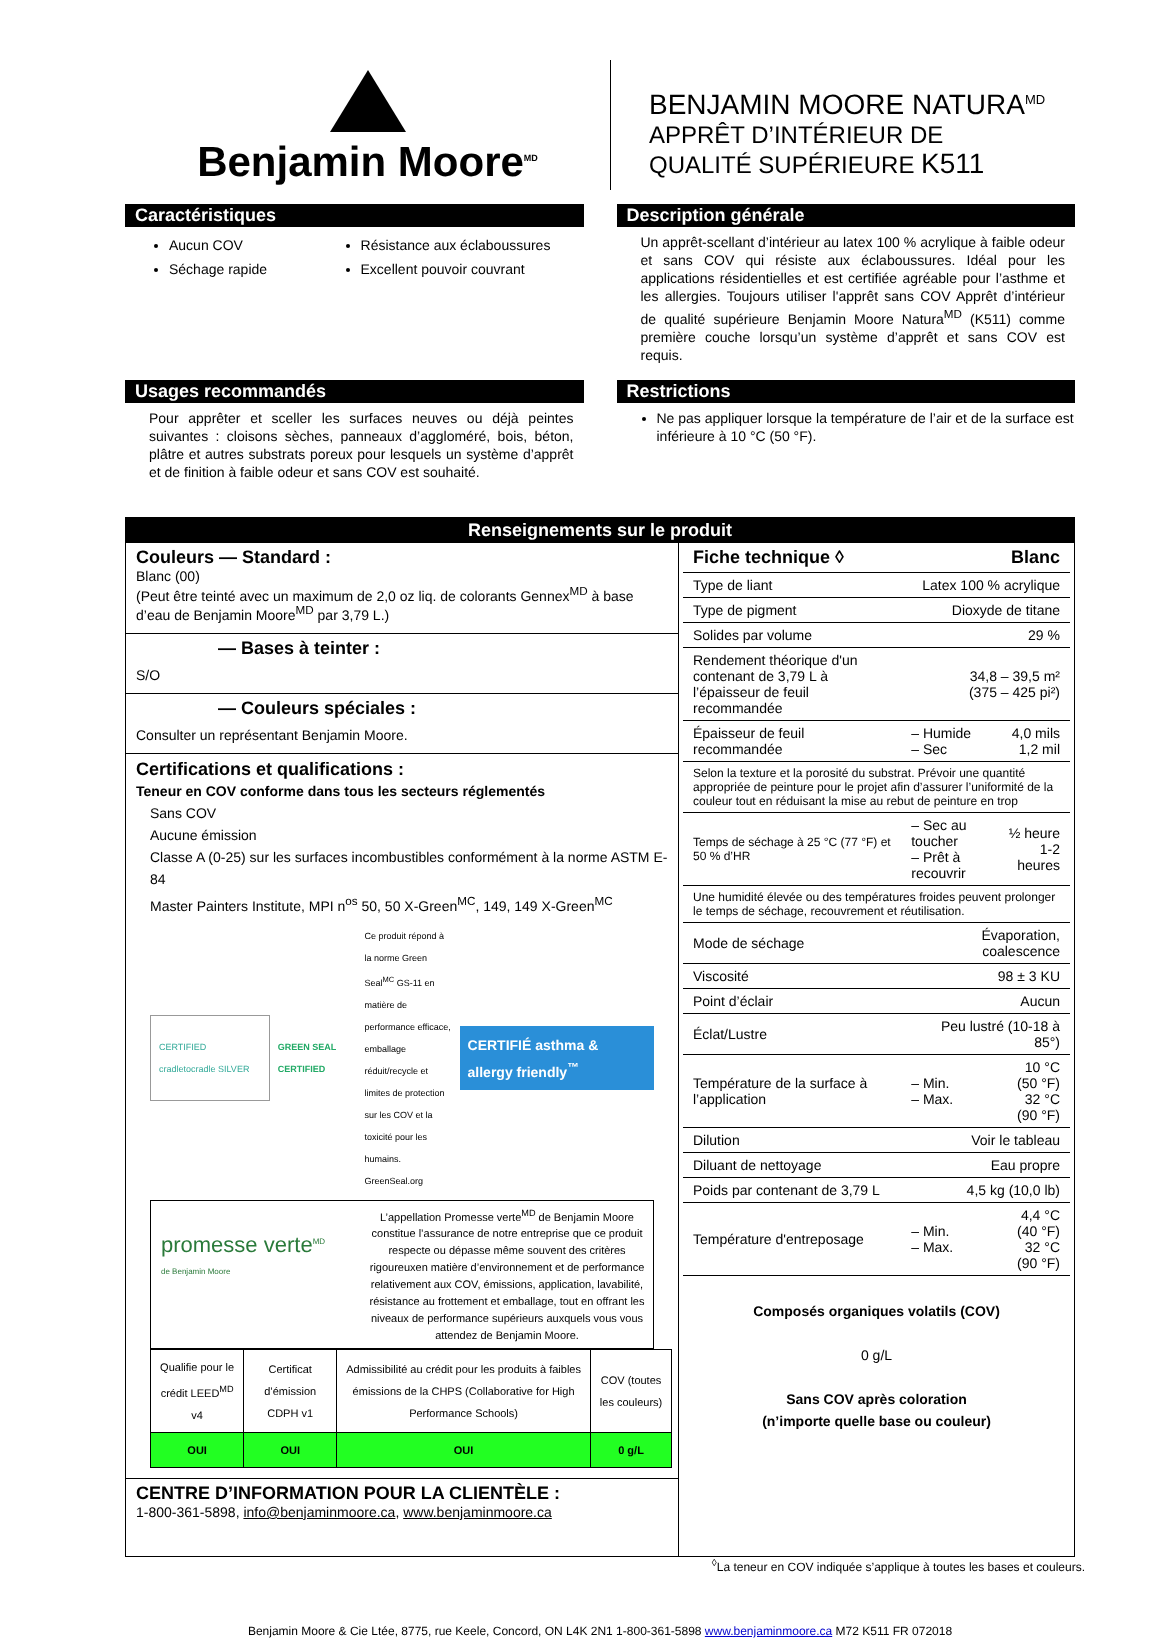Benjamin Moore<sup>MD</sup>
BENJAMIN MOORE NATURA<sup>MD</sup>
APPRÊT D’INTÉRIEUR DE
QUALITÉ SUPÉRIEURE K511
Caractéristiques
Aucun COV
Séchage rapide
Résistance aux éclaboussures
Excellent pouvoir couvrant
Description générale
Un apprêt-scellant d’intérieur au latex 100 % acrylique à faible odeur et sans COV qui résiste aux éclaboussures. Idéal pour les applications résidentielles et est certifiée agréable pour l’asthme et les allergies. Toujours utiliser l'apprêt sans COV Apprêt d’intérieur de qualité supérieure Benjamin Moore Natura<sup>MD</sup> (K511) comme première couche lorsqu’un système d’apprêt et sans COV est requis.
Usages recommandés
Pour apprêter et sceller les surfaces neuves ou déjà peintes suivantes : cloisons sèches, panneaux d’aggloméré, bois, béton, plâtre et autres substrats poreux pour lesquels un système d’apprêt et de finition à faible odeur et sans COV est souhaité.
Restrictions
Ne pas appliquer lorsque la température de l’air et de la surface est inférieure à 10 °C (50 °F).
Renseignements sur le produit
Couleurs — Standard :
Blanc (00)
(Peut être teinté avec un maximum de 2,0 oz liq. de colorants Gennex<sup>MD</sup> à base d’eau de Benjamin Moore<sup>MD</sup> par 3,79 L.)
— Bases à teinter :
S/O
— Couleurs spéciales :
Consulter un représentant Benjamin Moore.
Certifications et qualifications :
Teneur en COV conforme dans tous les secteurs réglementés
Sans COV
Aucune émission
Classe A (0-25) sur les surfaces incombustibles conformément à la norme ASTM E-84
Master Painters Institute, MPI n<sup>os</sup> 50, 50 X-Green<sup>MC</sup>, 149, 149 X-Green<sup>MC</sup>
CERTIFIED cradletocradle SILVER
GREEN SEAL CERTIFIED
Ce produit répond à la norme Green Seal<sup>MC</sup> GS-11 en matière de performance efficace, emballage réduit/recycle et limites de protection sur les COV et la toxicité pour les humains. GreenSeal.org
CERTIFIÉ asthma & allergy friendly<sup>™</sup>
promesse verte<sup>MD</sup>
de Benjamin Moore
L’appellation Promesse verte<sup>MD</sup> de Benjamin Moore constitue l’assurance de notre entreprise que ce produit respecte ou dépasse même souvent des critères rigoureuxen matière d’environnement et de performance relativement aux COV, émissions, application, lavabilité, résistance au frottement et emballage, tout en offrant les niveaux de performance supérieurs auxquels vous vous attendez de Benjamin Moore.
| Qualifie pour le crédit LEED<sup>MD</sup> v4 | Certificat d’émission CDPH v1 | Admissibilité au crédit pour les produits à faibles émissions de la CHPS (Collaborative for High Performance Schools) | COV (toutes les couleurs) |
| OUI | OUI | OUI | 0 g/L |
CENTRE D’INFORMATION POUR LA CLIENTÈLE :
1-800-361-5898, info@benjaminmoore.ca, www.benjaminmoore.ca
| Fiche technique ◊ | Blanc | |
| Type de liant | Latex 100 % acrylique | |
| Type de pigment | Dioxyde de titane | |
| Solides par volume | 29 % | |
| Rendement théorique d'un contenant de 3,79 L à l’épaisseur de feuil recommandée | 34,8 – 39,5 m² (375 – 425 pi²) | |
| Épaisseur de feuil recommandée | – Humide – Sec | 4,0 mils 1,2 mil |
| Selon la texture et la porosité du substrat. Prévoir une quantité appropriée de peinture pour le projet afin d’assurer l’uniformité de la couleur tout en réduisant la mise au rebut de peinture en trop | | |
| Temps de séchage à 25 °C (77 °F) et 50 % d’HR | – Sec au toucher – Prêt à recouvrir | ½ heure 1-2 heures |
| Une humidité élevée ou des températures froides peuvent prolonger le temps de séchage, recouvrement et réutilisation. | | |
| Mode de séchage | Évaporation, coalescence | |
| Viscosité | 98 ± 3 KU | |
| Point d’éclair | Aucun | |
| Éclat/Lustre | Peu lustré (10-18 à 85°) | |
| Température de la surface à l’application | – Min. – Max. | 10 °C (50 °F) 32 °C (90 °F) |
| Dilution | Voir le tableau | |
| Diluant de nettoyage | Eau propre | |
| Poids par contenant de 3,79 L | 4,5 kg (10,0 lb) | |
| Température d'entreposage | – Min. – Max. | 4,4 °C (40 °F) 32 °C (90 °F) |
Composés organiques volatils (COV)
0 g/L
Sans COV après coloration
(n’importe quelle base ou couleur)
<sup>◊</sup>La teneur en COV indiquée s’applique à toutes les bases et couleurs.
Benjamin Moore & Cie Ltée, 8775, rue Keele, Concord, ON L4K 2N1 1-800-361-5898 www.benjaminmoore.ca M72 K511 FR 072018